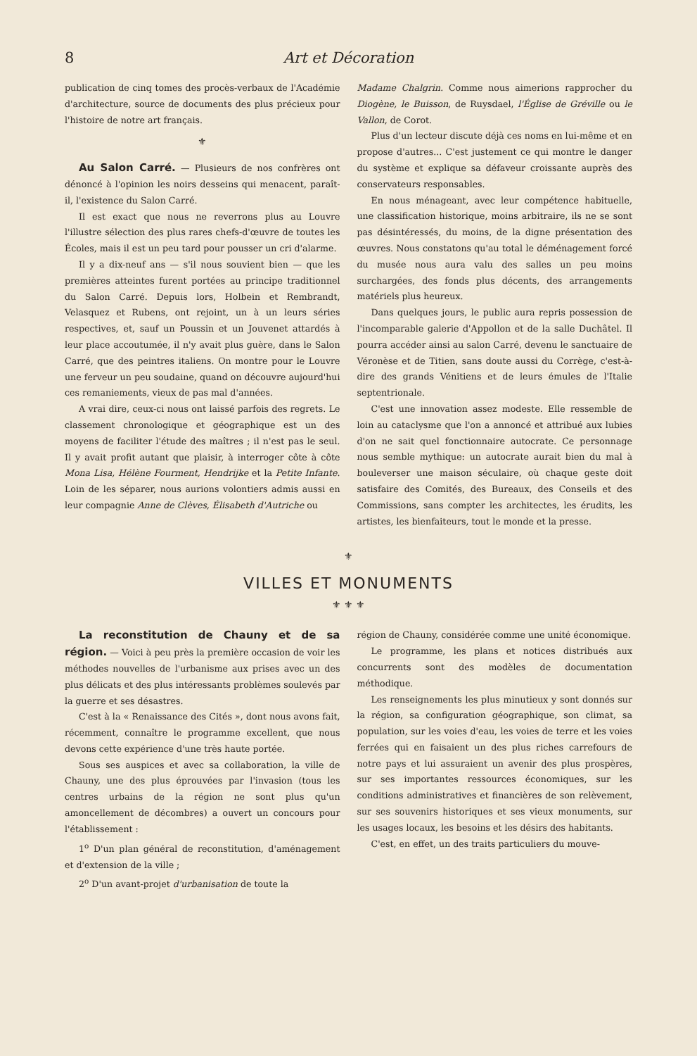8 Art et Décoration
publication de cinq tomes des procès-verbaux de l'Académie d'architecture, source de documents des plus précieux pour l'histoire de notre art français.
⚜
Au Salon Carré. — Plusieurs de nos confrères ont dénoncé à l'opinion les noirs desseins qui menacent, paraît-il, l'existence du Salon Carré.
Il est exact que nous ne reverrons plus au Louvre l'illustre sélection des plus rares chefs-d'œuvre de toutes les Écoles, mais il est un peu tard pour pousser un cri d'alarme.
Il y a dix-neuf ans — s'il nous souvient bien — que les premières atteintes furent portées au principe traditionnel du Salon Carré. Depuis lors, Holbein et Rembrandt, Velasquez et Rubens, ont rejoint, un à un leurs séries respectives, et, sauf un Poussin et un Jouvenet attardés à leur place accoutumée, il n'y avait plus guère, dans le Salon Carré, que des peintres italiens. On montre pour le Louvre une ferveur un peu soudaine, quand on découvre aujourd'hui ces remaniements, vieux de pas mal d'années.
A vrai dire, ceux-ci nous ont laissé parfois des regrets. Le classement chronologique et géographique est un des moyens de faciliter l'étude des maîtres ; il n'est pas le seul. Il y avait profit autant que plaisir, à interroger côte à côte Mona Lisa, Hélène Fourment, Hendrijke et la Petite Infante. Loin de les séparer, nous aurions volontiers admis aussi en leur compagnie Anne de Clèves, Élisabeth d'Autriche ou
Madame Chalgrin. Comme nous aimerions rapprocher du Diogène, le Buisson, de Ruysdael, l'Église de Gréville ou le Vallon, de Corot.
Plus d'un lecteur discute déjà ces noms en lui-même et en propose d'autres... C'est justement ce qui montre le danger du système et explique sa défaveur croissante auprès des conservateurs responsables.
En nous ménageant, avec leur compétence habituelle, une classification historique, moins arbitraire, ils ne se sont pas désintéressés, du moins, de la digne présentation des œuvres. Nous constatons qu'au total le déménagement forcé du musée nous aura valu des salles un peu moins surchargées, des fonds plus décents, des arrangements matériels plus heureux.
Dans quelques jours, le public aura repris possession de l'incomparable galerie d'Appollon et de la salle Duchâtel. Il pourra accéder ainsi au salon Carré, devenu le sanctuaire de Véronèse et de Titien, sans doute aussi du Corrège, c'est-à-dire des grands Vénitiens et de leurs émules de l'Italie septentrionale.
C'est une innovation assez modeste. Elle ressemble de loin au cataclysme que l'on a annoncé et attribué aux lubies d'on ne sait quel fonctionnaire autocrate. Ce personnage nous semble mythique: un autocrate aurait bien du mal à bouleverser une maison séculaire, où chaque geste doit satisfaire des Comités, des Bureaux, des Conseils et des Commissions, sans compter les architectes, les érudits, les artistes, les bienfaiteurs, tout le monde et la presse.
⚜
VILLES ET MONUMENTS
⚜ ⚜ ⚜
La reconstitution de Chauny et de sa région. — Voici à peu près la première occasion de voir les méthodes nouvelles de l'urbanisme aux prises avec un des plus délicats et des plus intéressants problèmes soulevés par la guerre et ses désastres.
C'est à la « Renaissance des Cités », dont nous avons fait, récemment, connaître le programme excellent, que nous devons cette expérience d'une très haute portée.
Sous ses auspices et avec sa collaboration, la ville de Chauny, une des plus éprouvées par l'invasion (tous les centres urbains de la région ne sont plus qu'un amoncellement de décombres) a ouvert un concours pour l'établissement :
1<sup>o</sup> D'un plan général de reconstitution, d'aménagement et d'extension de la ville ;
2<sup>o</sup> D'un avant-projet d'urbanisation de toute la
région de Chauny, considérée comme une unité économique.
Le programme, les plans et notices distribués aux concurrents sont des modèles de documentation méthodique.
Les renseignements les plus minutieux y sont donnés sur la région, sa configuration géographique, son climat, sa population, sur les voies d'eau, les voies de terre et les voies ferrées qui en faisaient un des plus riches carrefours de notre pays et lui assuraient un avenir des plus prospères, sur ses importantes ressources économiques, sur les conditions administratives et financières de son relèvement, sur ses souvenirs historiques et ses vieux monuments, sur les usages locaux, les besoins et les désirs des habitants.
C'est, en effet, un des traits particuliers du mouve-